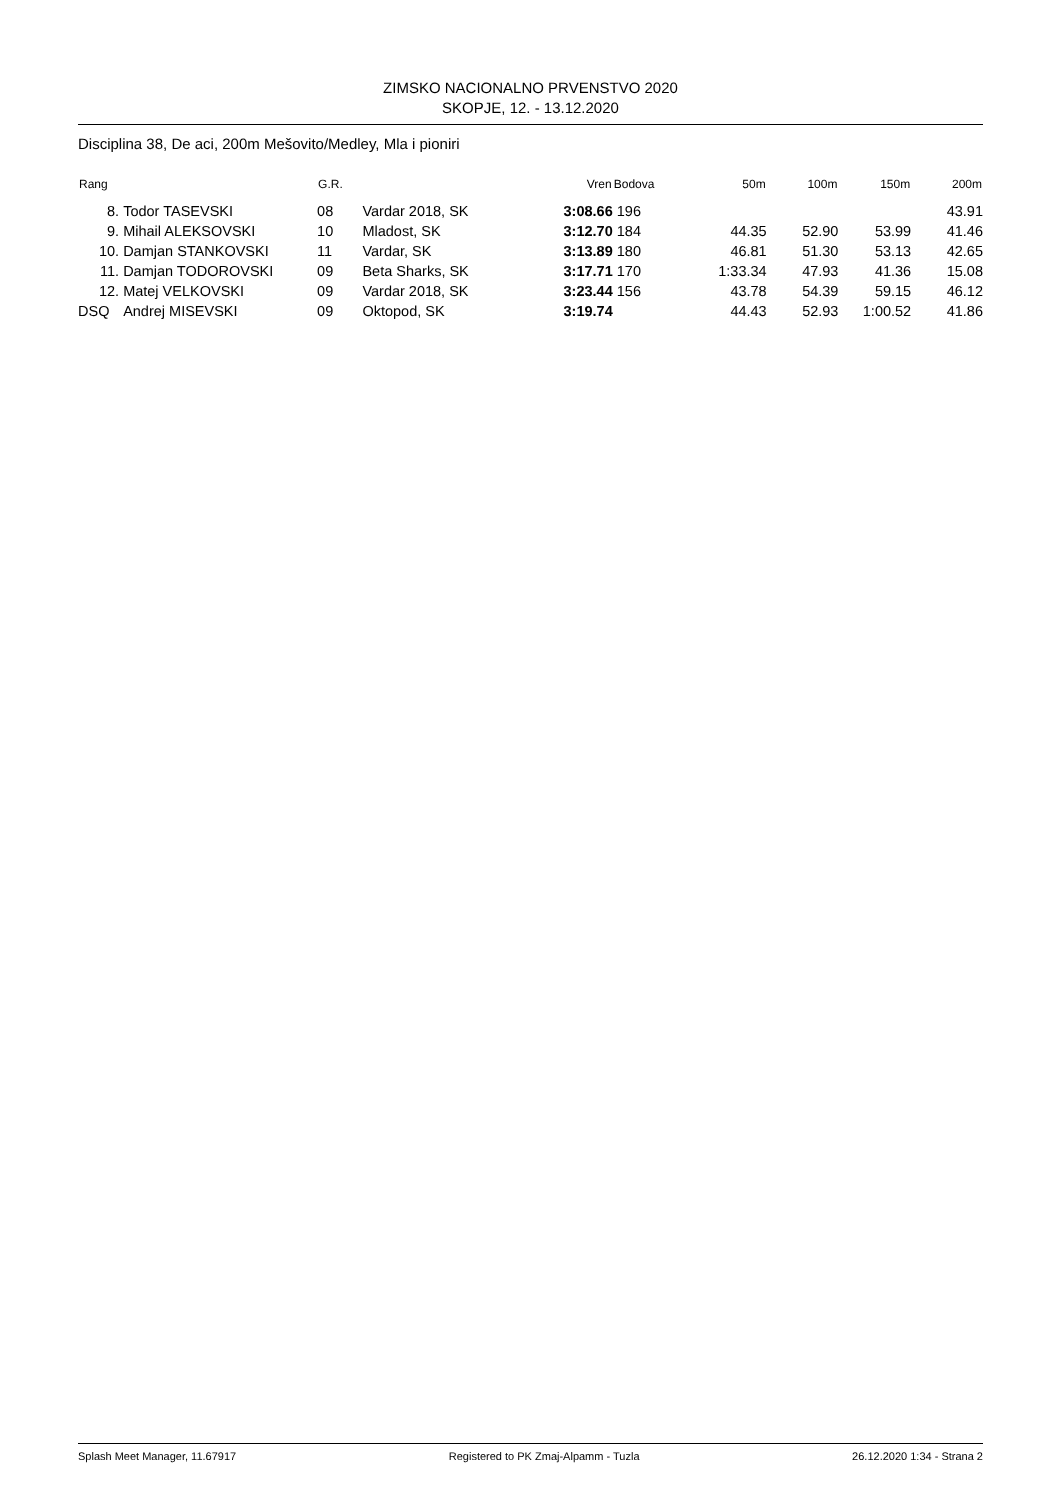ZIMSKO NACIONALNO PRVENSTVO 2020
SKOPJE, 12. - 13.12.2020
Disciplina 38, De aci, 200m Mešovito/Medley, Mla i pioniri
| Rang | | G.R. | | Vren | Bodova | 50m | 100m | 150m | 200m |
| --- | --- | --- | --- | --- | --- | --- | --- | --- | --- |
| 8. | Todor TASEVSKI | 08 | Vardar 2018, SK | 3:08.66 | 196 | | | | 43.91 |
| 9. | Mihail ALEKSOVSKI | 10 | Mladost, SK | 3:12.70 | 184 | 44.35 | 52.90 | 53.99 | 41.46 |
| 10. | Damjan STANKOVSKI | 11 | Vardar, SK | 3:13.89 | 180 | 46.81 | 51.30 | 53.13 | 42.65 |
| 11. | Damjan TODOROVSKI | 09 | Beta Sharks, SK | 3:17.71 | 170 | 1:33.34 | 47.93 | 41.36 | 15.08 |
| 12. | Matej VELKOVSKI | 09 | Vardar 2018, SK | 3:23.44 | 156 | 43.78 | 54.39 | 59.15 | 46.12 |
| DSQ | Andrej MISEVSKI | 09 | Oktopod, SK | 3:19.74 | | 44.43 | 52.93 | 1:00.52 | 41.86 |
Splash Meet Manager, 11.67917 Registered to PK Zmaj-Alpamm - Tuzla 26.12.2020 1:34 - Strana 2